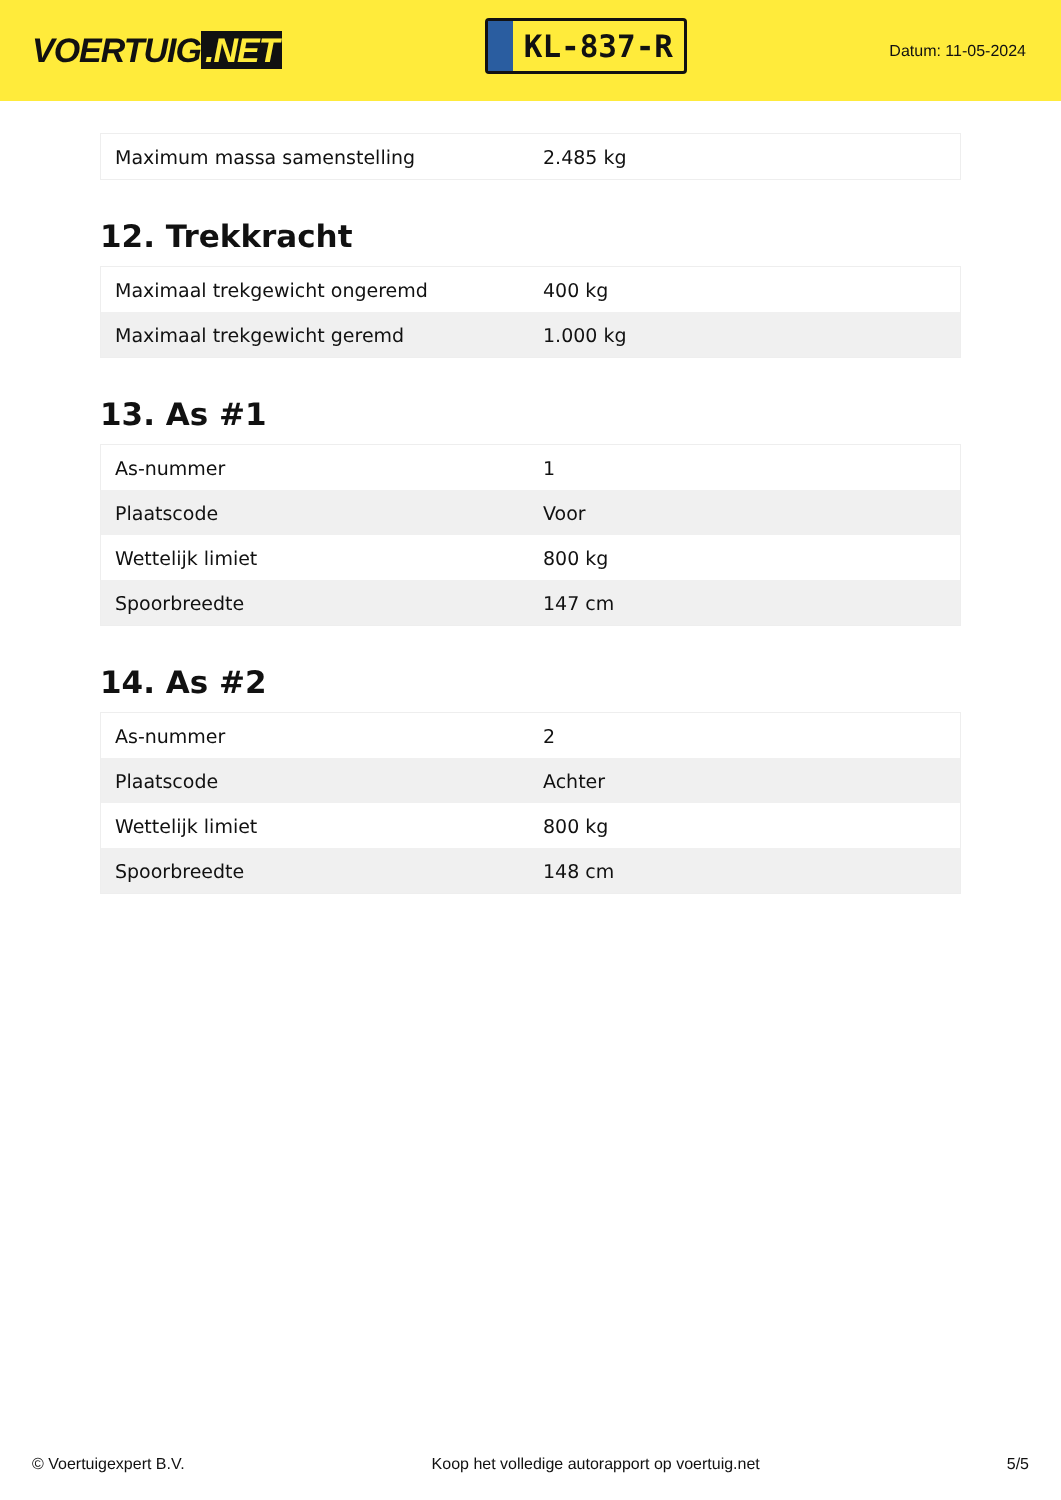VOERTUIG.NET
KL-837-R
Datum: 11-05-2024
| Maximum massa samenstelling | 2.485 kg |
12. Trekkracht
| Maximaal trekgewicht ongeremd | 400 kg |
| Maximaal trekgewicht geremd | 1.000 kg |
13. As #1
| As-nummer | 1 |
| Plaatscode | Voor |
| Wettelijk limiet | 800 kg |
| Spoorbreedte | 147 cm |
14. As #2
| As-nummer | 2 |
| Plaatscode | Achter |
| Wettelijk limiet | 800 kg |
| Spoorbreedte | 148 cm |
© Voertuigexpert B.V. Koop het volledige autorapport op voertuig.net 5/5